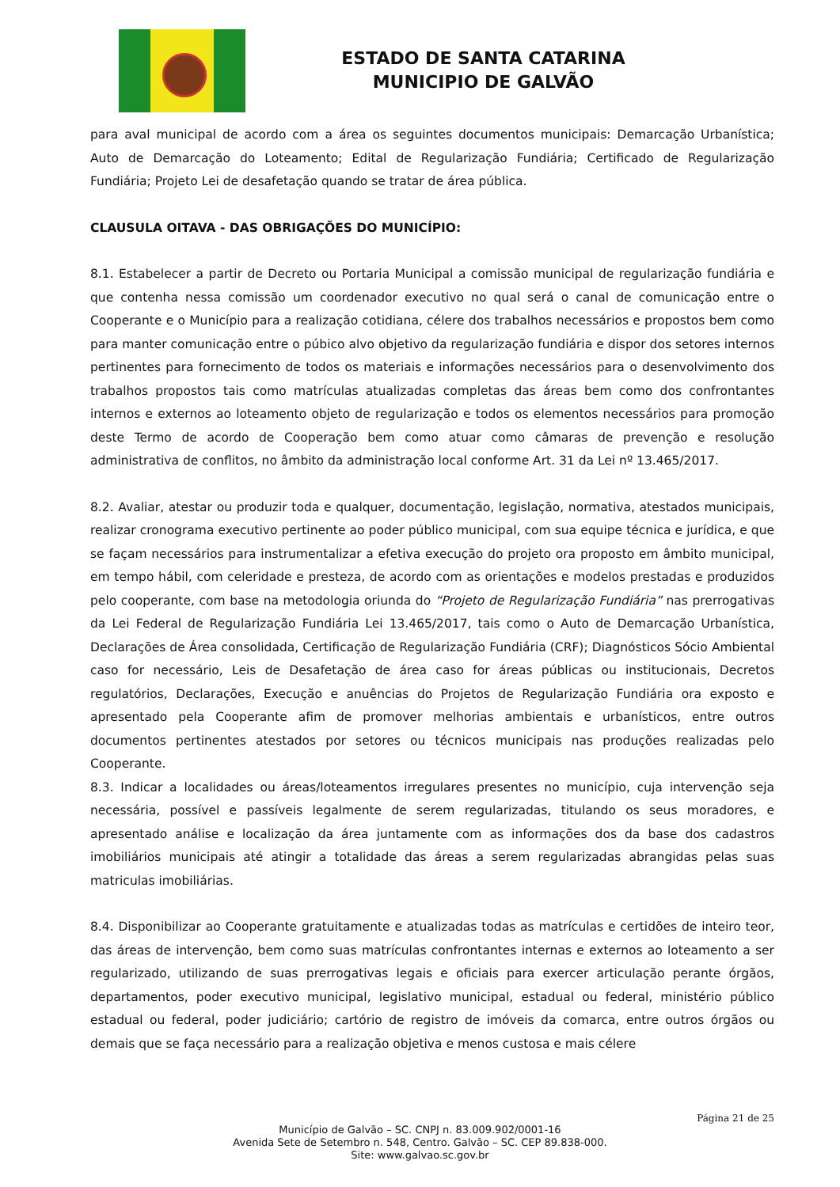ESTADO DE SANTA CATARINA
MUNICIPIO DE GALVÃO
para aval municipal de acordo com a área os seguintes documentos municipais: Demarcação Urbanística; Auto de Demarcação do Loteamento; Edital de Regularização Fundiária; Certificado de Regularização Fundiária; Projeto Lei de desafetação quando se tratar de área pública.
CLAUSULA OITAVA - DAS OBRIGAÇÕES DO MUNICÍPIO:
8.1. Estabelecer a partir de Decreto ou Portaria Municipal a comissão municipal de regularização fundiária e que contenha nessa comissão um coordenador executivo no qual será o canal de comunicação entre o Cooperante e o Município para a realização cotidiana, célere dos trabalhos necessários e propostos bem como para manter comunicação entre o púbico alvo objetivo da regularização fundiária e dispor dos setores internos pertinentes para fornecimento de todos os materiais e informações necessários para o desenvolvimento dos trabalhos propostos tais como matrículas atualizadas completas das áreas bem como dos confrontantes internos e externos ao loteamento objeto de regularização e todos os elementos necessários para promoção deste Termo de acordo de Cooperação bem como atuar como câmaras de prevenção e resolução administrativa de conflitos, no âmbito da administração local conforme Art. 31 da Lei nº 13.465/2017.
8.2. Avaliar, atestar ou produzir toda e qualquer, documentação, legislação, normativa, atestados municipais, realizar cronograma executivo pertinente ao poder público municipal, com sua equipe técnica e jurídica, e que se façam necessários para instrumentalizar a efetiva execução do projeto ora proposto em âmbito municipal, em tempo hábil, com celeridade e presteza, de acordo com as orientações e modelos prestadas e produzidos pelo cooperante, com base na metodologia oriunda do “Projeto de Regularização Fundiária” nas prerrogativas da Lei Federal de Regularização Fundiária Lei 13.465/2017, tais como o Auto de Demarcação Urbanística, Declarações de Área consolidada, Certificação de Regularização Fundiária (CRF); Diagnósticos Sócio Ambiental caso for necessário, Leis de Desafetação de área caso for áreas públicas ou institucionais, Decretos regulatórios, Declarações, Execução e anuências do Projetos de Regularização Fundiária ora exposto e apresentado pela Cooperante afim de promover melhorias ambientais e urbanísticos, entre outros documentos pertinentes atestados por setores ou técnicos municipais nas produções realizadas pelo Cooperante.
8.3. Indicar a localidades ou áreas/loteamentos irregulares presentes no município, cuja intervenção seja necessária, possível e passíveis legalmente de serem regularizadas, titulando os seus moradores, e apresentado análise e localização da área juntamente com as informações dos da base dos cadastros imobiliários municipais até atingir a totalidade das áreas a serem regularizadas abrangidas pelas suas matriculas imobiliárias.
8.4. Disponibilizar ao Cooperante gratuitamente e atualizadas todas as matrículas e certidões de inteiro teor, das áreas de intervenção, bem como suas matrículas confrontantes internas e externos ao loteamento a ser regularizado, utilizando de suas prerrogativas legais e oficiais para exercer articulação perante órgãos, departamentos, poder executivo municipal, legislativo municipal, estadual ou federal, ministério público estadual ou federal, poder judiciário; cartório de registro de imóveis da comarca, entre outros órgãos ou demais que se faça necessário para a realização objetiva e menos custosa e mais célere
Página 21 de 25
Município de Galvão – SC. CNPJ n. 83.009.902/0001-16
Avenida Sete de Setembro n. 548, Centro. Galvão – SC. CEP 89.838-000.
Site: www.galvao.sc.gov.br